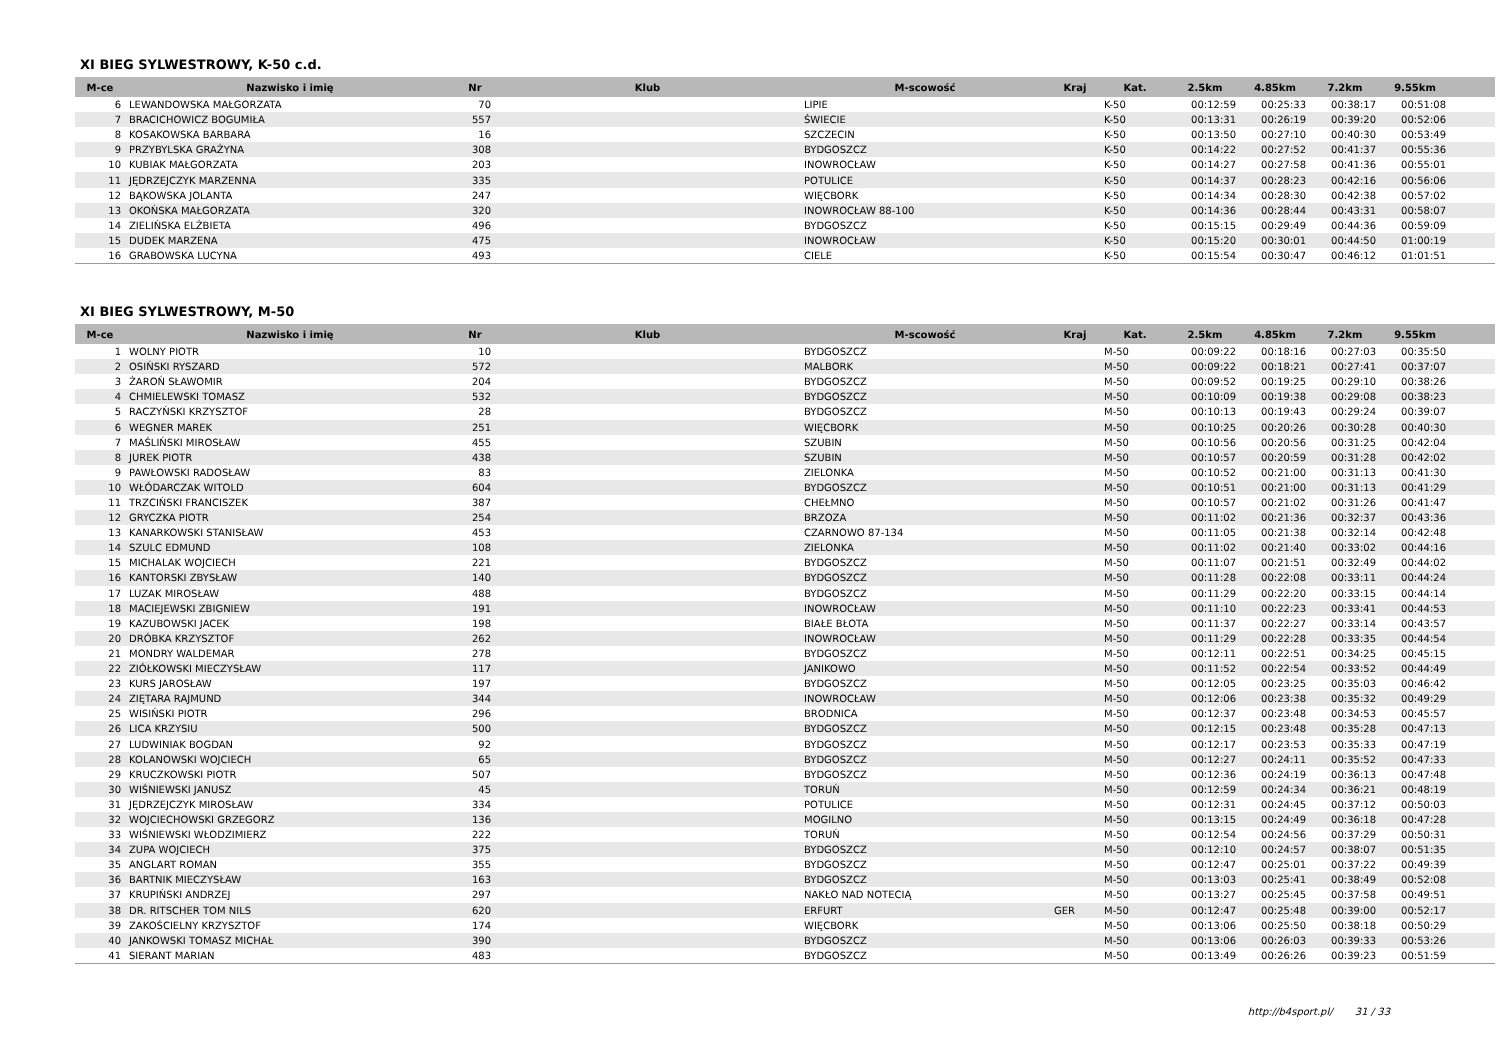XI BIEG SYLWESTROWY, K-50 c.d.
| M-ce | Nazwisko i imię | Nr | Klub | M-scowość | Kraj | Kat. | 2.5km | 4.85km | 7.2km | 9.55km | |
| --- | --- | --- | --- | --- | --- | --- | --- | --- | --- | --- | --- |
| 6 | LEWANDOWSKA MAŁGORZATA | 70 | | LIPIE | | K-50 | 00:12:59 | 00:25:33 | 00:38:17 | 00:51:08 | |
| 7 | BRACICHOWICZ BOGUMIŁA | 557 | | ŚWIECIE | | K-50 | 00:13:31 | 00:26:19 | 00:39:20 | 00:52:06 | |
| 8 | KOSAKOWSKA BARBARA | 16 | | SZCZECIN | | K-50 | 00:13:50 | 00:27:10 | 00:40:30 | 00:53:49 | |
| 9 | PRZYBYLSKA GRAŻYNA | 308 | | BYDGOSZCZ | | K-50 | 00:14:22 | 00:27:52 | 00:41:37 | 00:55:36 | |
| 10 | KUBIAK MAŁGORZATA | 203 | | INOWROCŁAW | | K-50 | 00:14:27 | 00:27:58 | 00:41:36 | 00:55:01 | |
| 11 | JĘDRZEJCZYK MARZENNA | 335 | | POTULICE | | K-50 | 00:14:37 | 00:28:23 | 00:42:16 | 00:56:06 | |
| 12 | BĄKOWSKA JOLANTA | 247 | | WIĘCBORK | | K-50 | 00:14:34 | 00:28:30 | 00:42:38 | 00:57:02 | |
| 13 | OKOŃSKA MAŁGORZATA | 320 | | INOWROCŁAW 88-100 | | K-50 | 00:14:36 | 00:28:44 | 00:43:31 | 00:58:07 | |
| 14 | ZIELIŃSKA ELŻBIETA | 496 | | BYDGOSZCZ | | K-50 | 00:15:15 | 00:29:49 | 00:44:36 | 00:59:09 | |
| 15 | DUDEK MARZENA | 475 | | INOWROCŁAW | | K-50 | 00:15:20 | 00:30:01 | 00:44:50 | 01:00:19 | |
| 16 | GRABOWSKA LUCYNA | 493 | | CIELE | | K-50 | 00:15:54 | 00:30:47 | 00:46:12 | 01:01:51 | |
XI BIEG SYLWESTROWY, M-50
| M-ce | Nazwisko i imię | Nr | Klub | M-scowość | Kraj | Kat. | 2.5km | 4.85km | 7.2km | 9.55km | |
| --- | --- | --- | --- | --- | --- | --- | --- | --- | --- | --- | --- |
| 1 | WOLNY PIOTR | 10 | | BYDGOSZCZ | | M-50 | 00:09:22 | 00:18:16 | 00:27:03 | 00:35:50 | |
| 2 | OSIŃSKI RYSZARD | 572 | | MALBORK | | M-50 | 00:09:22 | 00:18:21 | 00:27:41 | 00:37:07 | |
| 3 | ŻAROŃ SŁAWOMIR | 204 | | BYDGOSZCZ | | M-50 | 00:09:52 | 00:19:25 | 00:29:10 | 00:38:26 | |
| 4 | CHMIELEWSKI TOMASZ | 532 | | BYDGOSZCZ | | M-50 | 00:10:09 | 00:19:38 | 00:29:08 | 00:38:23 | |
| 5 | RACZYŃSKI KRZYSZTOF | 28 | | BYDGOSZCZ | | M-50 | 00:10:13 | 00:19:43 | 00:29:24 | 00:39:07 | |
| 6 | WEGNER MAREK | 251 | | WIĘCBORK | | M-50 | 00:10:25 | 00:20:26 | 00:30:28 | 00:40:30 | |
| 7 | MAŚLIŃSKI MIROSŁAW | 455 | | SZUBIN | | M-50 | 00:10:56 | 00:20:56 | 00:31:25 | 00:42:04 | |
| 8 | JUREK PIOTR | 438 | | SZUBIN | | M-50 | 00:10:57 | 00:20:59 | 00:31:28 | 00:42:02 | |
| 9 | PAWŁOWSKI RADOSŁAW | 83 | | ZIELONKA | | M-50 | 00:10:52 | 00:21:00 | 00:31:13 | 00:41:30 | |
| 10 | WŁÓDARCZAK WITOLD | 604 | | BYDGOSZCZ | | M-50 | 00:10:51 | 00:21:00 | 00:31:13 | 00:41:29 | |
| 11 | TRZCIŃSKI FRANCISZEK | 387 | | CHEŁMNO | | M-50 | 00:10:57 | 00:21:02 | 00:31:26 | 00:41:47 | |
| 12 | GRYCZKA PIOTR | 254 | | BRZOZA | | M-50 | 00:11:02 | 00:21:36 | 00:32:37 | 00:43:36 | |
| 13 | KANARKOWSKI STANISŁAW | 453 | | CZARNOWO 87-134 | | M-50 | 00:11:05 | 00:21:38 | 00:32:14 | 00:42:48 | |
| 14 | SZULC EDMUND | 108 | | ZIELONKA | | M-50 | 00:11:02 | 00:21:40 | 00:33:02 | 00:44:16 | |
| 15 | MICHALAK WOJCIECH | 221 | | BYDGOSZCZ | | M-50 | 00:11:07 | 00:21:51 | 00:32:49 | 00:44:02 | |
| 16 | KANTORSKI ZBYSŁAW | 140 | | BYDGOSZCZ | | M-50 | 00:11:28 | 00:22:08 | 00:33:11 | 00:44:24 | |
| 17 | LUZAK MIROSŁAW | 488 | | BYDGOSZCZ | | M-50 | 00:11:29 | 00:22:20 | 00:33:15 | 00:44:14 | |
| 18 | MACIEJEWSKI ZBIGNIEW | 191 | | INOWROCŁAW | | M-50 | 00:11:10 | 00:22:23 | 00:33:41 | 00:44:53 | |
| 19 | KAZUBOWSKI JACEK | 198 | | BIAŁE BŁOTA | | M-50 | 00:11:37 | 00:22:27 | 00:33:14 | 00:43:57 | |
| 20 | DRÓBKA KRZYSZTOF | 262 | | INOWROCŁAW | | M-50 | 00:11:29 | 00:22:28 | 00:33:35 | 00:44:54 | |
| 21 | MONDRY WALDEMAR | 278 | | BYDGOSZCZ | | M-50 | 00:12:11 | 00:22:51 | 00:34:25 | 00:45:15 | |
| 22 | ZIÓŁKOWSKI MIECZYSŁAW | 117 | | JANIKOWO | | M-50 | 00:11:52 | 00:22:54 | 00:33:52 | 00:44:49 | |
| 23 | KURS JAROSŁAW | 197 | | BYDGOSZCZ | | M-50 | 00:12:05 | 00:23:25 | 00:35:03 | 00:46:42 | |
| 24 | ZIĘTARA RAJMUND | 344 | | INOWROCŁAW | | M-50 | 00:12:06 | 00:23:38 | 00:35:32 | 00:49:29 | |
| 25 | WISIŃSKI PIOTR | 296 | | BRODNICA | | M-50 | 00:12:37 | 00:23:48 | 00:34:53 | 00:45:57 | |
| 26 | LICA KRZYSIU | 500 | | BYDGOSZCZ | | M-50 | 00:12:15 | 00:23:48 | 00:35:28 | 00:47:13 | |
| 27 | LUDWINIAK BOGDAN | 92 | | BYDGOSZCZ | | M-50 | 00:12:17 | 00:23:53 | 00:35:33 | 00:47:19 | |
| 28 | KOLANOWSKI WOJCIECH | 65 | | BYDGOSZCZ | | M-50 | 00:12:27 | 00:24:11 | 00:35:52 | 00:47:33 | |
| 29 | KRUCZKOWSKI PIOTR | 507 | | BYDGOSZCZ | | M-50 | 00:12:36 | 00:24:19 | 00:36:13 | 00:47:48 | |
| 30 | WIŚNIEWSKI JANUSZ | 45 | | TORUŃ | | M-50 | 00:12:59 | 00:24:34 | 00:36:21 | 00:48:19 | |
| 31 | JĘDRZEJCZYK MIROSŁAW | 334 | | POTULICE | | M-50 | 00:12:31 | 00:24:45 | 00:37:12 | 00:50:03 | |
| 32 | WOJCIECHOWSKI GRZEGORZ | 136 | | MOGILNO | | M-50 | 00:13:15 | 00:24:49 | 00:36:18 | 00:47:28 | |
| 33 | WIŚNIEWSKI WŁODZIMIERZ | 222 | | TORUŃ | | M-50 | 00:12:54 | 00:24:56 | 00:37:29 | 00:50:31 | |
| 34 | ZUPA WOJCIECH | 375 | | BYDGOSZCZ | | M-50 | 00:12:10 | 00:24:57 | 00:38:07 | 00:51:35 | |
| 35 | ANGLART ROMAN | 355 | | BYDGOSZCZ | | M-50 | 00:12:47 | 00:25:01 | 00:37:22 | 00:49:39 | |
| 36 | BARTNIK MIECZYSŁAW | 163 | | BYDGOSZCZ | | M-50 | 00:13:03 | 00:25:41 | 00:38:49 | 00:52:08 | |
| 37 | KRUPIŃSKI ANDRZEJ | 297 | | NAKŁO NAD NOTECIĄ | | M-50 | 00:13:27 | 00:25:45 | 00:37:58 | 00:49:51 | |
| 38 | DR. RITSCHER TOM NILS | 620 | | ERFURT | GER | M-50 | 00:12:47 | 00:25:48 | 00:39:00 | 00:52:17 | |
| 39 | ZAKOŚCIELNY KRZYSZTOF | 174 | | WIĘCBORK | | M-50 | 00:13:06 | 00:25:50 | 00:38:18 | 00:50:29 | |
| 40 | JANKOWSKI TOMASZ MICHAŁ | 390 | | BYDGOSZCZ | | M-50 | 00:13:06 | 00:26:03 | 00:39:33 | 00:53:26 | |
| 41 | SIERANT MARIAN | 483 | | BYDGOSZCZ | | M-50 | 00:13:49 | 00:26:26 | 00:39:23 | 00:51:59 | |
http://b4sport.pl/ 31 / 33